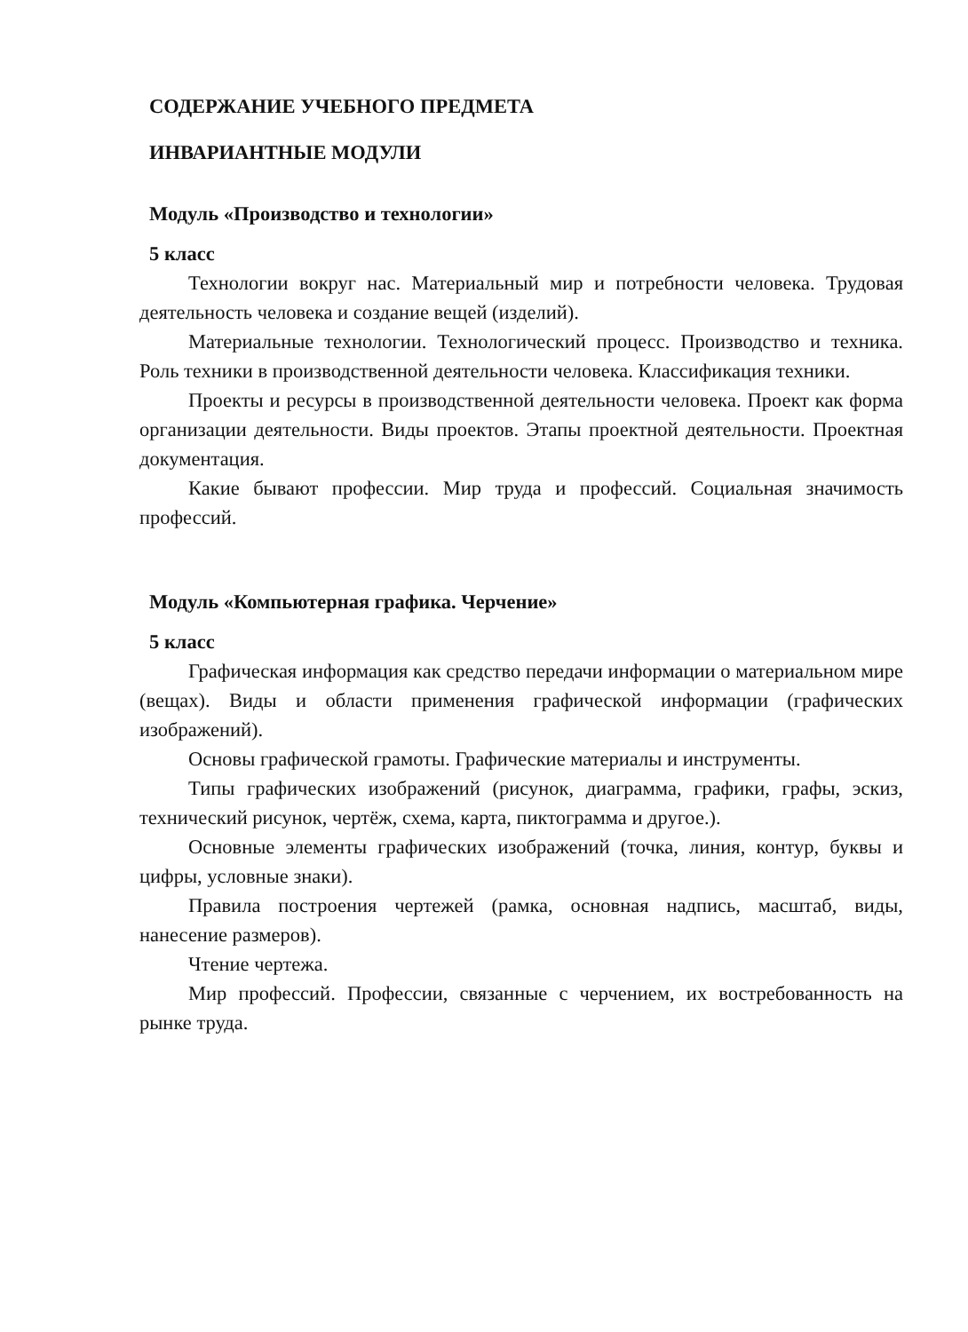СОДЕРЖАНИЕ УЧЕБНОГО ПРЕДМЕТА
ИНВАРИАНТНЫЕ МОДУЛИ
Модуль «Производство и технологии»
5 класс
Технологии вокруг нас. Материальный мир и потребности человека. Трудовая деятельность человека и создание вещей (изделий).
Материальные технологии. Технологический процесс. Производство и техника. Роль техники в производственной деятельности человека. Классификация техники.
Проекты и ресурсы в производственной деятельности человека. Проект как форма организации деятельности. Виды проектов. Этапы проектной деятельности. Проектная документация.
Какие бывают профессии. Мир труда и профессий. Социальная значимость профессий.
Модуль «Компьютерная графика. Черчение»
5 класс
Графическая информация как средство передачи информации о материальном мире (вещах). Виды и области применения графической информации (графических изображений).
Основы графической грамоты. Графические материалы и инструменты.
Типы графических изображений (рисунок, диаграмма, графики, графы, эскиз, технический рисунок, чертёж, схема, карта, пиктограмма и другое.).
Основные элементы графических изображений (точка, линия, контур, буквы и цифры, условные знаки).
Правила построения чертежей (рамка, основная надпись, масштаб, виды, нанесение размеров).
Чтение чертежа.
Мир профессий. Профессии, связанные с черчением, их востребованность на рынке труда.